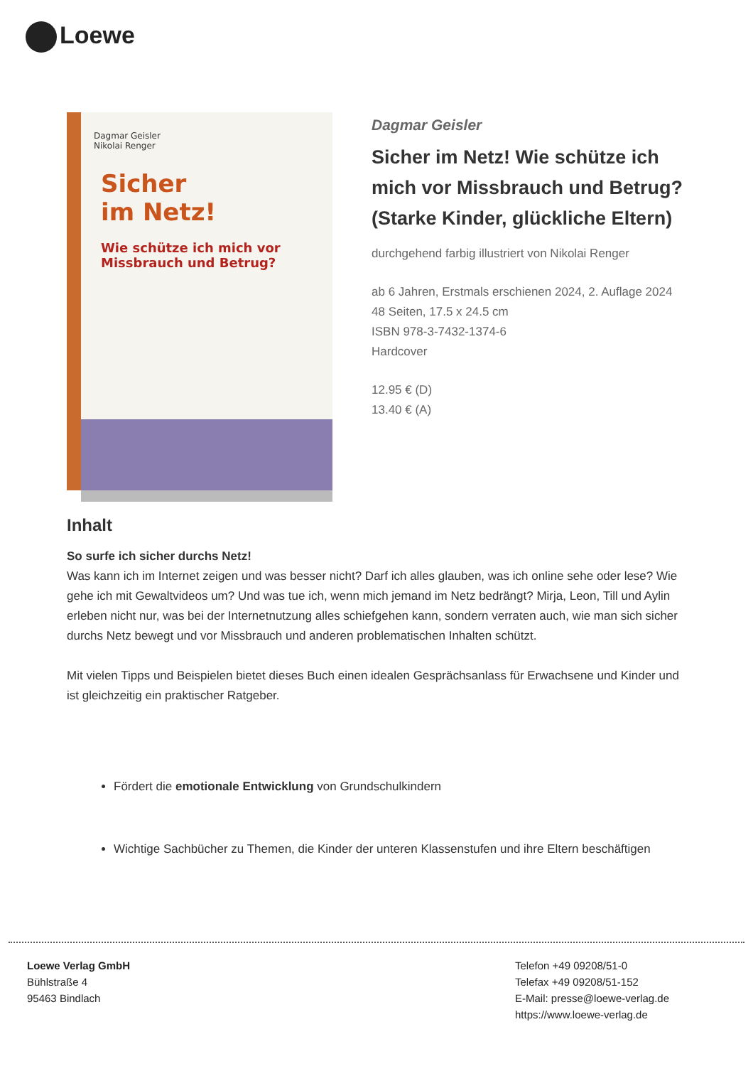Loewe
Dagmar Geisler
Nikolai Renger
Sicher
im Netz!
Wie schütze ich mich vor
Missbrauch und Betrug?
Dagmar Geisler
Sicher im Netz! Wie schütze ich mich vor Missbrauch und Betrug? (Starke Kinder, glückliche Eltern)
durchgehend farbig illustriert von Nikolai Renger
ab 6 Jahren, Erstmals erschienen 2024, 2. Auflage 2024
48 Seiten, 17.5 x 24.5 cm
ISBN 978-3-7432-1374-6
Hardcover
12.95 € (D)
13.40 € (A)
Inhalt
So surfe ich sicher durchs Netz!
Was kann ich im Internet zeigen und was besser nicht? Darf ich alles glauben, was ich online sehe oder lese? Wie gehe ich mit Gewaltvideos um? Und was tue ich, wenn mich jemand im Netz bedrängt? Mirja, Leon, Till und Aylin erleben nicht nur, was bei der Internetnutzung alles schiefgehen kann, sondern verraten auch, wie man sich sicher durchs Netz bewegt und vor Missbrauch und anderen problematischen Inhalten schützt.
Mit vielen Tipps und Beispielen bietet dieses Buch einen idealen Gesprächsanlass für Erwachsene und Kinder und ist gleichzeitig ein praktischer Ratgeber.
Fördert die emotionale Entwicklung von Grundschulkindern
Wichtige Sachbücher zu Themen, die Kinder der unteren Klassenstufen und ihre Eltern beschäftigen
Loewe Verlag GmbH
Bühlstraße 4
95463 Bindlach
Telefon +49 09208/51-0
Telefax +49 09208/51-152
E-Mail: presse@loewe-verlag.de
https://www.loewe-verlag.de